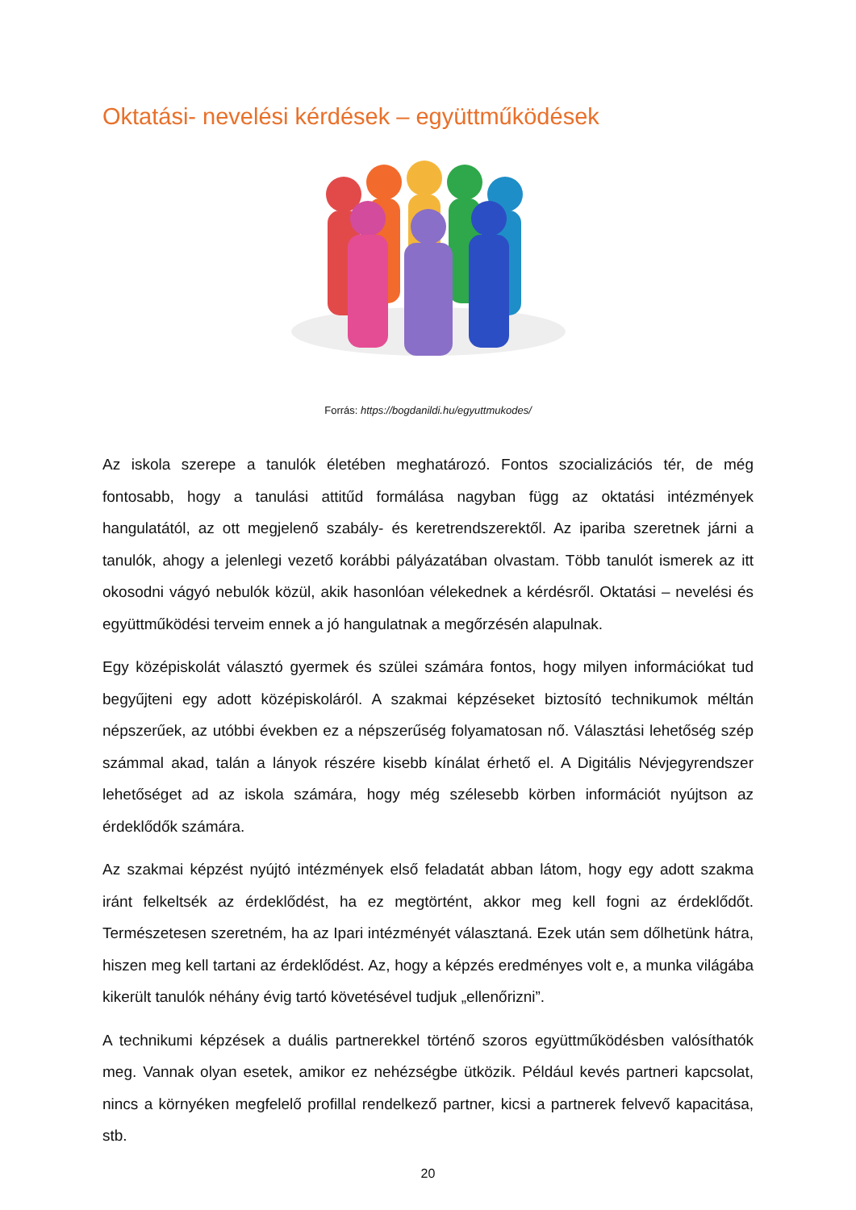Oktatási- nevelési kérdések – együttműködések
Forrás: https://bogdanildi.hu/egyuttmukodes/
Az iskola szerepe a tanulók életében meghatározó. Fontos szocializációs tér, de még fontosabb, hogy a tanulási attitűd formálása nagyban függ az oktatási intézmények hangulatától, az ott megjelenő szabály- és keretrendszerektől. Az ipariba szeretnek járni a tanulók, ahogy a jelenlegi vezető korábbi pályázatában olvastam. Több tanulót ismerek az itt okosodni vágyó nebulók közül, akik hasonlóan vélekednek a kérdésről. Oktatási – nevelési és együttműködési terveim ennek a jó hangulatnak a megőrzésén alapulnak.
Egy középiskolát választó gyermek és szülei számára fontos, hogy milyen információkat tud begyűjteni egy adott középiskoláról. A szakmai képzéseket biztosító technikumok méltán népszerűek, az utóbbi években ez a népszerűség folyamatosan nő. Választási lehetőség szép számmal akad, talán a lányok részére kisebb kínálat érhető el. A Digitális Névjegyrendszer lehetőséget ad az iskola számára, hogy még szélesebb körben információt nyújtson az érdeklődők számára.
Az szakmai képzést nyújtó intézmények első feladatát abban látom, hogy egy adott szakma iránt felkeltsék az érdeklődést, ha ez megtörtént, akkor meg kell fogni az érdeklődőt. Természetesen szeretném, ha az Ipari intézményét választaná. Ezek után sem dőlhetünk hátra, hiszen meg kell tartani az érdeklődést. Az, hogy a képzés eredményes volt e, a munka világába kikerült tanulók néhány évig tartó követésével tudjuk „ellenőrizni”.
A technikumi képzések a duális partnerekkel történő szoros együttműködésben valósíthatók meg. Vannak olyan esetek, amikor ez nehézségbe ütközik. Például kevés partneri kapcsolat, nincs a környéken megfelelő profillal rendelkező partner, kicsi a partnerek felvevő kapacitása, stb.
20